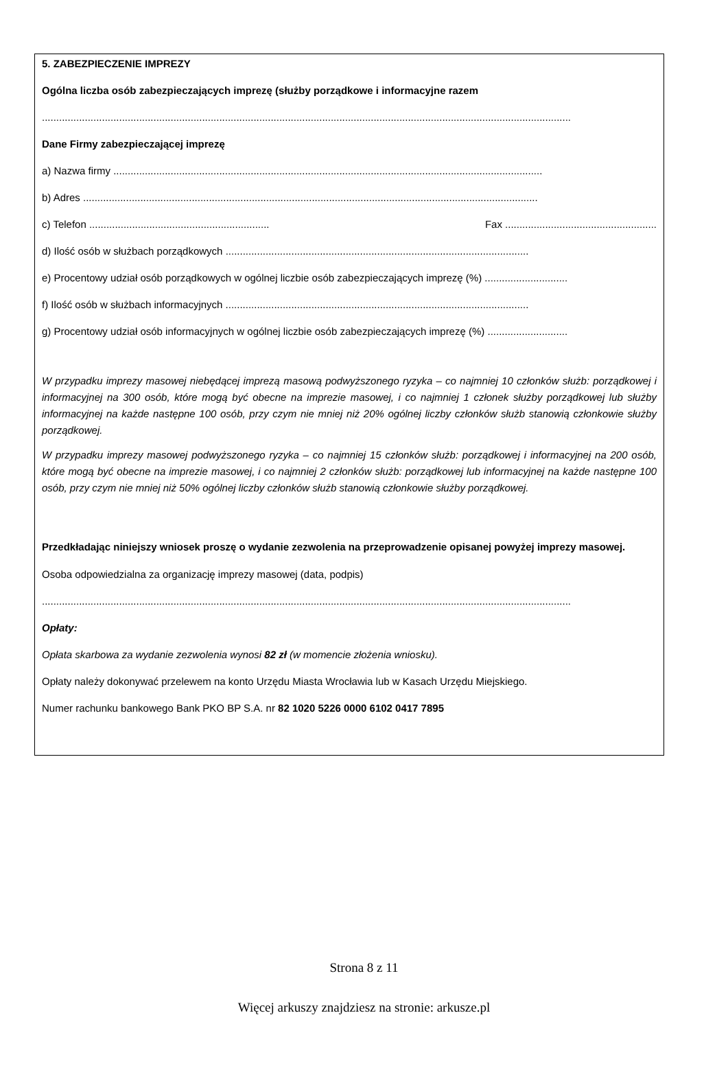5. ZABEZPIECZENIE IMPREZY
Ogólna liczba osób zabezpieczających imprezę (służby porządkowe i informacyjne razem
.........................................................................................................................................................................................
Dane Firmy zabezpieczającej imprezę
a) Nazwa firmy ......................................................................................................................................................
b) Adres ...............................................................................................................................................................
c) Telefon ............................................................... Fax .....................................................
d) Ilość osób w służbach porządkowych ..........................................................................................................
e) Procentowy udział osób porządkowych w ogólnej liczbie osób zabezpieczających imprezę (%) .............................
f) Ilość osób w służbach informacyjnych ..........................................................................................................
g) Procentowy udział osób informacyjnych w ogólnej liczbie osób zabezpieczających imprezę (%) ............................
W przypadku imprezy masowej niebędącej imprezą masową podwyższonego ryzyka – co najmniej 10 członków służb: porządkowej i informacyjnej na 300 osób, które mogą być obecne na imprezie masowej, i co najmniej 1 członek służby porządkowej lub służby informacyjnej na każde następne 100 osób, przy czym nie mniej niż 20% ogólnej liczby członków służb stanowią członkowie służby porządkowej.
W przypadku imprezy masowej podwyższonego ryzyka – co najmniej 15 członków służb: porządkowej i informacyjnej na 200 osób, które mogą być obecne na imprezie masowej, i co najmniej 2 członków służb: porządkowej lub informacyjnej na każde następne 100 osób, przy czym nie mniej niż 50% ogólnej liczby członków służb stanowią członkowie służby porządkowej.
Przedkładając niniejszy wniosek proszę o wydanie zezwolenia na przeprowadzenie opisanej powyżej imprezy masowej.
Osoba odpowiedzialna za organizację imprezy masowej (data, podpis)
.........................................................................................................................................................................................
Opłaty:
Opłata skarbowa za wydanie zezwolenia wynosi 82 zł (w momencie złożenia wniosku).
Opłaty należy dokonywać przelewem na konto Urzędu Miasta Wrocławia lub w Kasach Urzędu Miejskiego.
Numer rachunku bankowego Bank PKO BP S.A. nr 82 1020 5226 0000 6102 0417 7895
Strona 8 z 11
Więcej arkuszy znajdziesz na stronie: arkusze.pl